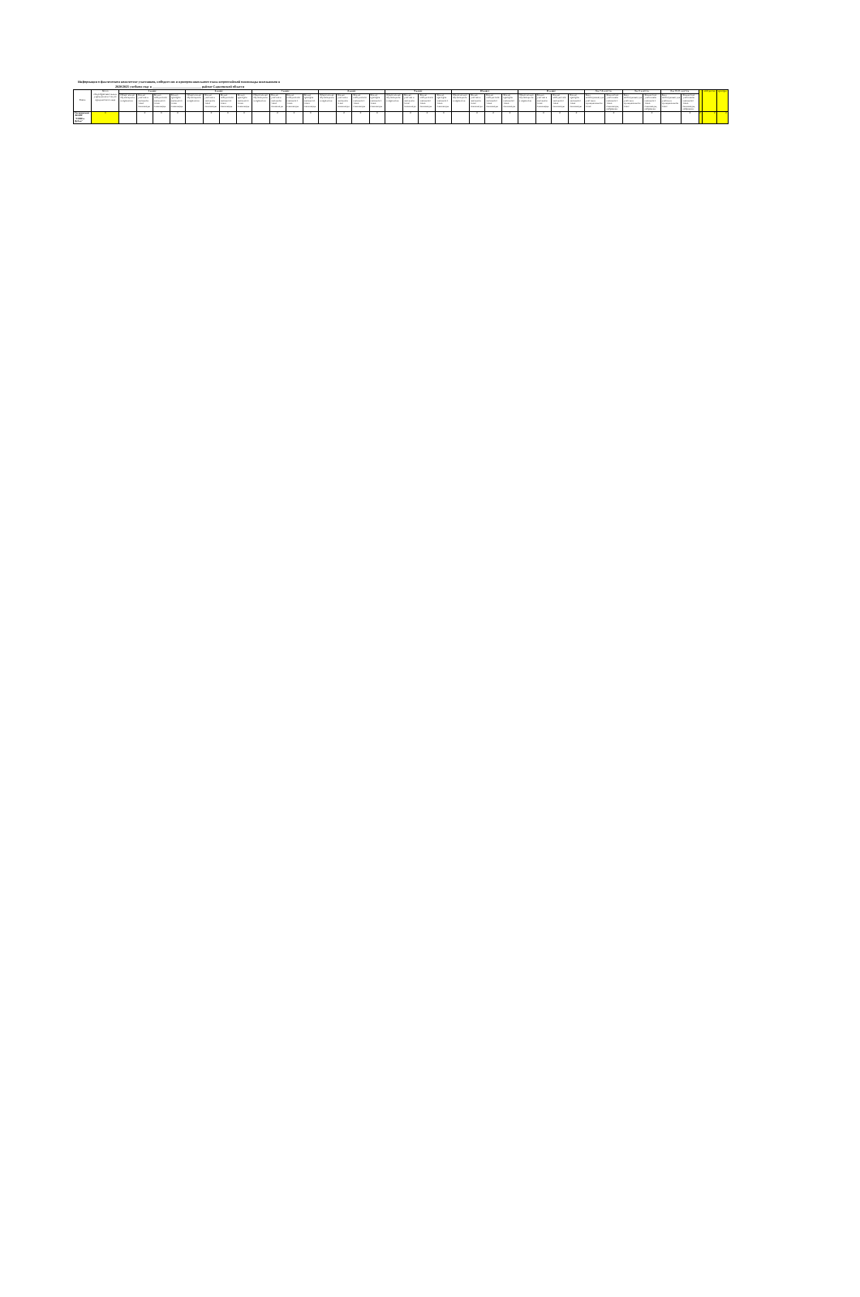Информация о фактическом количестве участников, победителях и призеров школьного этапа всероссийской олимпиады школьников в
2020/2021 учебном году в ______________________________ районе Саратовской области
| Район | Всего общеобразовательных учреждений в статусе юридического лица | 5 класс | | | | 6 класс | | | | 7 класс | | | | 8 класс | | | | 9 класс | | | | 10 класс | | | | 11 класс | | | | Для 7-8 классов | | Для 9 классов | | Для 10-11 классов | | | победители | призеры |
| --- | --- | --- | --- | --- | --- | --- | --- | --- | --- | --- | --- | --- | --- | --- | --- | --- | --- | --- | --- | --- | --- | --- | --- | --- | --- | --- | --- | --- | --- | --- | --- | --- | --- | --- | --- | --- | --- | --- |
| | | Общее кол-во обучающихся в параллели | Кол-во участий в школьном этапе олимпиады | Кол-во победителей школьного этапа олимпиады | Кол-во призеров школьного этапа олимпиады | Общее кол-во обучающихся в параллели | Кол-во участий в школьном этапе олимпиады | Кол-во победителей школьного этапа олимпиады | Кол-во призеров школьного этапа олимпиады | Общее кол-во обучающихся в параллели | Кол-во участий в школьном этапе олимпиады | Кол-во победителей школьного этапа олимпиады | Кол-во призеров школьного этапа олимпиады | Общее кол-во обучающихся в параллели | Кол-во участий в школьном этапе олимпиады | Кол-во победителей школьного этапа олимпиады | Кол-во призеров школьного этапа олимпиады | Общее кол-во обучающихся в параллели | Кол-во участий в школьном этапе олимпиады | Кол-во победителей школьного этапа олимпиады | Кол-во призеров школьного этапа олимпиады | Общее кол-во обучающихся в параллели | Кол-во участий в школьном этапе олимпиады | Кол-во победителей школьного этапа олимпиады | Кол-во призеров школьного этапа олимпиады | Общее кол-во обучающихся в параллели | Кол-во участий в школьном этапе олимпиады | Кол-во победителей школьного этапа олимпиады | Кол-во призеров школьного этапа олимпиады | Балл необходимый для участия в муниципальном этапе | Количество участников школьного этапа олимпиады, набравших | Балл необходимый для участия в муниципальном этапе | Количество участников школьного этапа олимпиады, набравших | Балл необходимый для участия в муниципальном этапе | Количество участников школьного этапа олимпиады, набравших | | | |
| Гагаринский /МАОУ "СОШ п. Дубки" | 0 | | 0 | 0 | 0 | | 0 | 0 | 0 | | 0 | 0 | 0 | | 0 | 0 | 0 | | 0 | 0 | 0 | | 0 | 0 | 0 | | 0 | 0 | 0 | | 0 | | 0 | | 0 | 0 | 0 | 0 |